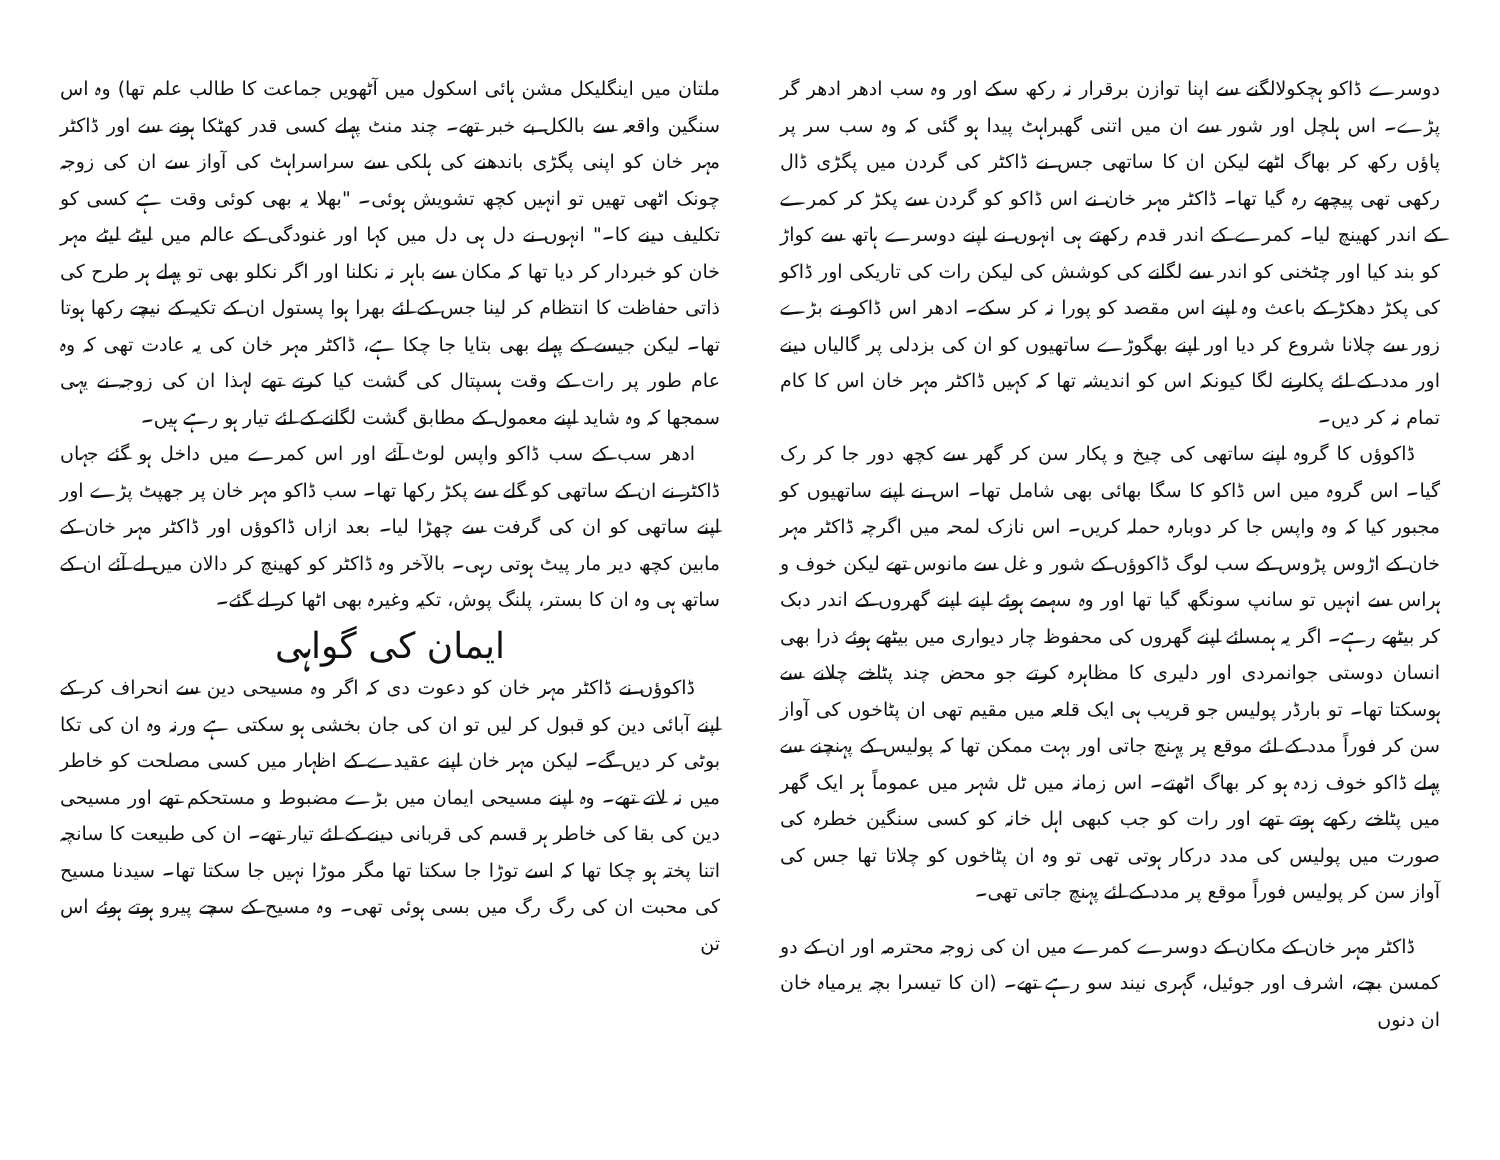دوسرے ڈاکو ہچکولالگنے سے اپنا توازن برقرار نہ رکھ سکے اور وہ سب ادھر ادھر گر پڑے۔ اس ہلچل اور شور سے ان میں اتنی گھبراہٹ پیدا ہو گئی کہ وہ سب سر پر پاؤں رکھ کر بھاگ اٹھے لیکن ان کا ساتھی جس نے ڈاکٹر کی گردن میں پگڑی ڈال رکھی تھی پیچھے رہ گیا تھا۔ ڈاکٹر مہر خان نے اس ڈاکو کو گردن سے پکڑ کر کمرے کے اندر کھینچ لیا۔ کمرے کے اندر قدم رکھتے ہی انہوں نے اپنے دوسرے ہاتھ سے کواڑ کو بند کیا اور چٹخنی کو اندر سے لگانے کی کوشش کی لیکن رات کی تاریکی اور ڈاکو کی پکڑ دھکڑ کے باعث وہ اپنے اس مقصد کو پورا نہ کر سکے۔ ادھر اس ڈاکو نے بڑے زور سے چلانا شروع کر دیا اور اپنے بھگوڑے ساتھیوں کو ان کی بزدلی پر گالیاں دینے اور مدد کے لئے پکارنے لگا کیونکہ اس کو اندیشہ تھا کہ کہیں ڈاکٹر مہر خان اس کا کام تمام نہ کر دیں۔
ڈاکوؤں کا گروہ اپنے ساتھی کی چیخ و پکار سن کر گھر سے کچھ دور جا کر رک گیا۔ اس گروہ میں اس ڈاکو کا سگا بھائی بھی شامل تھا۔ اس نے اپنے ساتھیوں کو مجبور کیا کہ وہ واپس جا کر دوبارہ حملہ کریں۔ اس نازک لمحہ میں اگرچہ ڈاکٹر مہر خان کے اڑوس پڑوس کے سب لوگ ڈاکوؤں کے شور و غل سے مانوس تھے لیکن خوف و ہراس سے انہیں تو سانپ سونگھ گیا تھا اور وہ سہمے ہوئے اپنے اپنے گھروں کے اندر دبک کر بیٹھے رہے۔ اگر یہ ہمسائے اپنے گھروں کی محفوظ چار دیواری میں بیٹھے ہوئے ذرا بھی انسان دوستی جوانمردی اور دلیری کا مظاہرہ کرتے جو محض چند پٹاخے چلانے سے ہوسکتا تھا۔ تو بارڈر پولیس جو قریب ہی ایک قلعہ میں مقیم تھی ان پٹاخوں کی آواز سن کر فوراً مدد کے لئے موقع پر پہنچ جاتی اور بہت ممکن تھا کہ پولیس کے پہنچنے سے پہلے ڈاکو خوف زدہ ہو کر بھاگ اٹھتے۔ اس زمانہ میں ٹل شہر میں عموماً ہر ایک گھر میں پٹاخے رکھے ہوتے تھے اور رات کو جب کبھی اہل خانہ کو کسی سنگین خطرہ کی صورت میں پولیس کی مدد درکار ہوتی تھی تو وہ ان پٹاخوں کو چلاتا تھا جس کی آواز سن کر پولیس فوراً موقع پر مدد کے لئے پہنچ جاتی تھی۔
ڈاکٹر مہر خان کے مکان کے دوسرے کمرے میں ان کی زوجہ محترمہ اور ان کے دو کمسن بچے، اشرف اور جوئیل، گہری نیند سو رہے تھے۔ (ان کا تیسرا بچہ یرمیاہ خان ان دنوں
ملتان میں اینگلیکل مشن ہائی اسکول میں آٹھویں جماعت کا طالب علم تھا) وہ اس سنگین واقعہ سے بالکل بے خبر تھے۔ چند منٹ پہلے کسی قدر کھٹکا ہونے سے اور ڈاکٹر مہر خان کو اپنی پگڑی باندھنے کی ہلکی سے سراسراہٹ کی آواز سے ان کی زوجہ چونک اٹھی تھیں تو انہیں کچھ تشویش ہوئی۔ "بھلا یہ بھی کوئی وقت ہے کسی کو تکلیف دینے کا۔" انہوں نے دل ہی دل میں کہا اور غنودگی کے عالم میں لیٹے لیٹے مہر خان کو خبردار کر دیا تھا کہ مکان سے باہر نہ نکلنا اور اگر نکلو بھی تو پہلے ہر طرح کی ذاتی حفاظت کا انتظام کر لینا جس کے لئے بھرا ہوا پستول ان کے تکیہ کے نیچے رکھا ہوتا تھا۔ لیکن جیسے کے پہلے بھی بتایا جا چکا ہے، ڈاکٹر مہر خان کی یہ عادت تھی کہ وہ عام طور پر رات کے وقت ہسپتال کی گشت کیا کرتے تھے لہذا ان کی زوجہ نے یہی سمجھا کہ وہ شاید اپنے معمول کے مطابق گشت لگانے کے لئے تیار ہو رہے ہیں۔
ادھر سب کے سب ڈاکو واپس لوٹ آئے اور اس کمرے میں داخل ہو گئے جہاں ڈاکٹر نے ان کے ساتھی کو گلے سے پکڑ رکھا تھا۔ سب ڈاکو مہر خان پر جھپٹ پڑے اور اپنے ساتھی کو ان کی گرفت سے چھڑا لیا۔ بعد ازاں ڈاکوؤں اور ڈاکٹر مہر خان کے مابین کچھ دیر مار پیٹ ہوتی رہی۔ بالآخر وہ ڈاکٹر کو کھینچ کر دالان میں لے آئے ان کے ساتھ ہی وہ ان کا بستر، پلنگ پوش، تکیہ وغیرہ بھی اٹھا کر لے گئے۔
ایمان کی گواہی
ڈاکوؤں نے ڈاکٹر مہر خان کو دعوت دی کہ اگر وہ مسیحی دین سے انحراف کر کے اپنے آبائی دین کو قبول کر لیں تو ان کی جان بخشی ہو سکتی ہے ورنہ وہ ان کی تکا بوٹی کر دیں گے۔ لیکن مہر خان اپنے عقیدے کے اظہار میں کسی مصلحت کو خاطر میں نہ لاتے تھے۔ وہ اپنے مسیحی ایمان میں بڑے مضبوط و مستحکم تھے اور مسیحی دین کی بقا کی خاطر ہر قسم کی قربانی دینے کے لئے تیار تھے۔ ان کی طبیعت کا سانچہ اتنا پختہ ہو چکا تھا کہ اسے توڑا جا سکتا تھا مگر موڑا نہیں جا سکتا تھا۔ سیدنا مسیح کی محبت ان کی رگ رگ میں بسی ہوئی تھی۔ وہ مسیح کے سچے پیرو ہوتے ہوئے اس تن